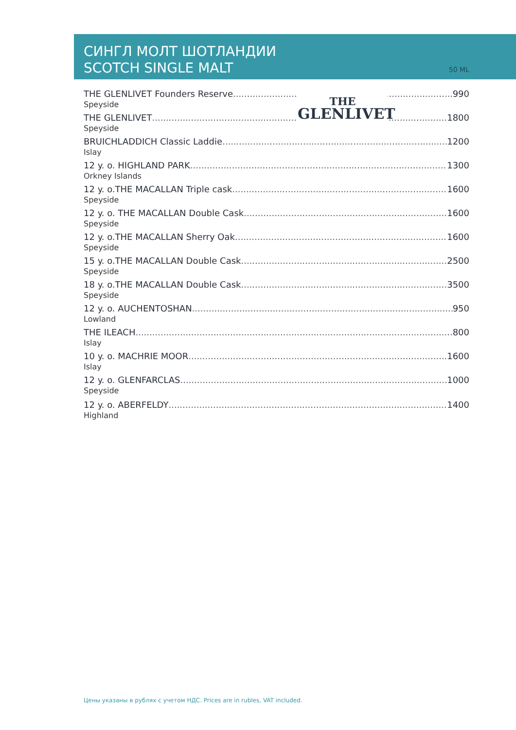СИНГЛ МОЛТ ШОТЛАНДИИ
SCOTCH SINGLE MALT
50 ML
THE GLENLIVET Founders Reserve 990
Speyside
THE GLENLIVET 1800
Speyside
BRUICHLADDICH Classic Laddie 1200
Islay
12 y. o. HIGHLAND PARK 1300
Orkney Islands
12 y. o.THE MACALLAN Triple cask 1600
Speyside
12 y. o. THE MACALLAN Double Cask 1600
Speyside
12 y. o.THE MACALLAN Sherry Oak 1600
Speyside
15 y. o.THE MACALLAN Double Cask 2500
Speyside
18 y. o.THE MACALLAN Double Cask 3500
Speyside
12 y. o. AUCHENTOSHAN 950
Lowland
THE ILEACH 800
Islay
10 y. o. MACHRIE MOOR 1600
Islay
12 y. o. GLENFARCLAS 1000
Speyside
12 y. o. ABERFELDY 1400
Highland
THE
GLENLIVET
Цены указаны в рублях с учетом НДС. Prices are in rubles, VAT included.